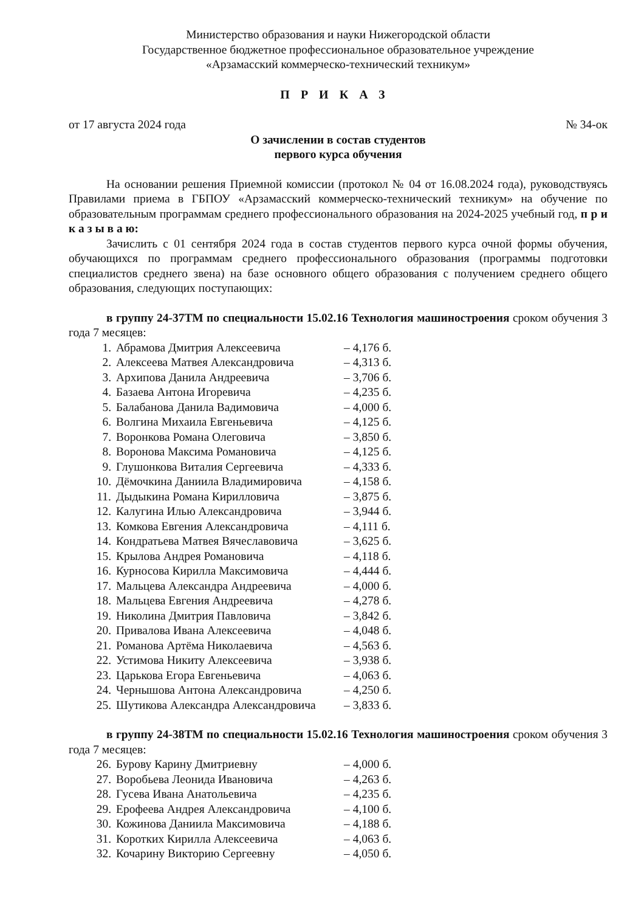Министерство образования и науки Нижегородской области
Государственное бюджетное профессиональное образовательное учреждение
«Арзамасский коммерческо-технический техникум»
ПРИКАЗ
от 17 августа 2024 года № 34-ок
О зачислении в состав студентов
первого курса обучения
На основании решения Приемной комиссии (протокол № 04 от 16.08.2024 года), руководствуясь Правилами приема в ГБПОУ «Арзамасский коммерческо-технический техникум» на обучение по образовательным программам среднего профессионального образования на 2024-2025 учебный год, п р и к а з ы в а ю:
Зачислить с 01 сентября 2024 года в состав студентов первого курса очной формы обучения, обучающихся по программам среднего профессионального образования (программы подготовки специалистов среднего звена) на базе основного общего образования с получением среднего общего образования, следующих поступающих:
в группу 24-37ТМ по специальности 15.02.16 Технология машиностроения сроком обучения 3 года 7 месяцев:
1. Абрамова Дмитрия Алексеевича – 4,176 б.
2. Алексеева Матвея Александровича – 4,313 б.
3. Архипова Данила Андреевича – 3,706 б.
4. Базаева Антона Игоревича – 4,235 б.
5. Балабанова Данила Вадимовича – 4,000 б.
6. Волгина Михаила Евгеньевича – 4,125 б.
7. Воронкова Романа Олеговича – 3,850 б.
8. Воронова Максима Романовича – 4,125 б.
9. Глушонкова Виталия Сергеевича – 4,333 б.
10. Дёмочкина Даниила Владимировича – 4,158 б.
11. Дыдыкина Романа Кирилловича – 3,875 б.
12. Калугина Илью Александровича – 3,944 б.
13. Комкова Евгения Александровича – 4,111 б.
14. Кондратьева Матвея Вячеславовича – 3,625 б.
15. Крылова Андрея Романовича – 4,118 б.
16. Курносова Кирилла Максимовича – 4,444 б.
17. Мальцева Александра Андреевича – 4,000 б.
18. Мальцева Евгения Андреевича – 4,278 б.
19. Николина Дмитрия Павловича – 3,842 б.
20. Привалова Ивана Алексеевича – 4,048 б.
21. Романова Артёма Николаевича – 4,563 б.
22. Устимова Никиту Алексеевича – 3,938 б.
23. Царькова Егора Евгеньевича – 4,063 б.
24. Чернышова Антона Александровича – 4,250 б.
25. Шутикова Александра Александровича – 3,833 б.
в группу 24-38ТМ по специальности 15.02.16 Технология машиностроения сроком обучения 3 года 7 месяцев:
26. Бурову Карину Дмитриевну – 4,000 б.
27. Воробьева Леонида Ивановича – 4,263 б.
28. Гусева Ивана Анатольевича – 4,235 б.
29. Ерофеева Андрея Александровича – 4,100 б.
30. Кожинова Даниила Максимовича – 4,188 б.
31. Коротких Кирилла Алексеевича – 4,063 б.
32. Кочарину Викторию Сергеевну – 4,050 б.